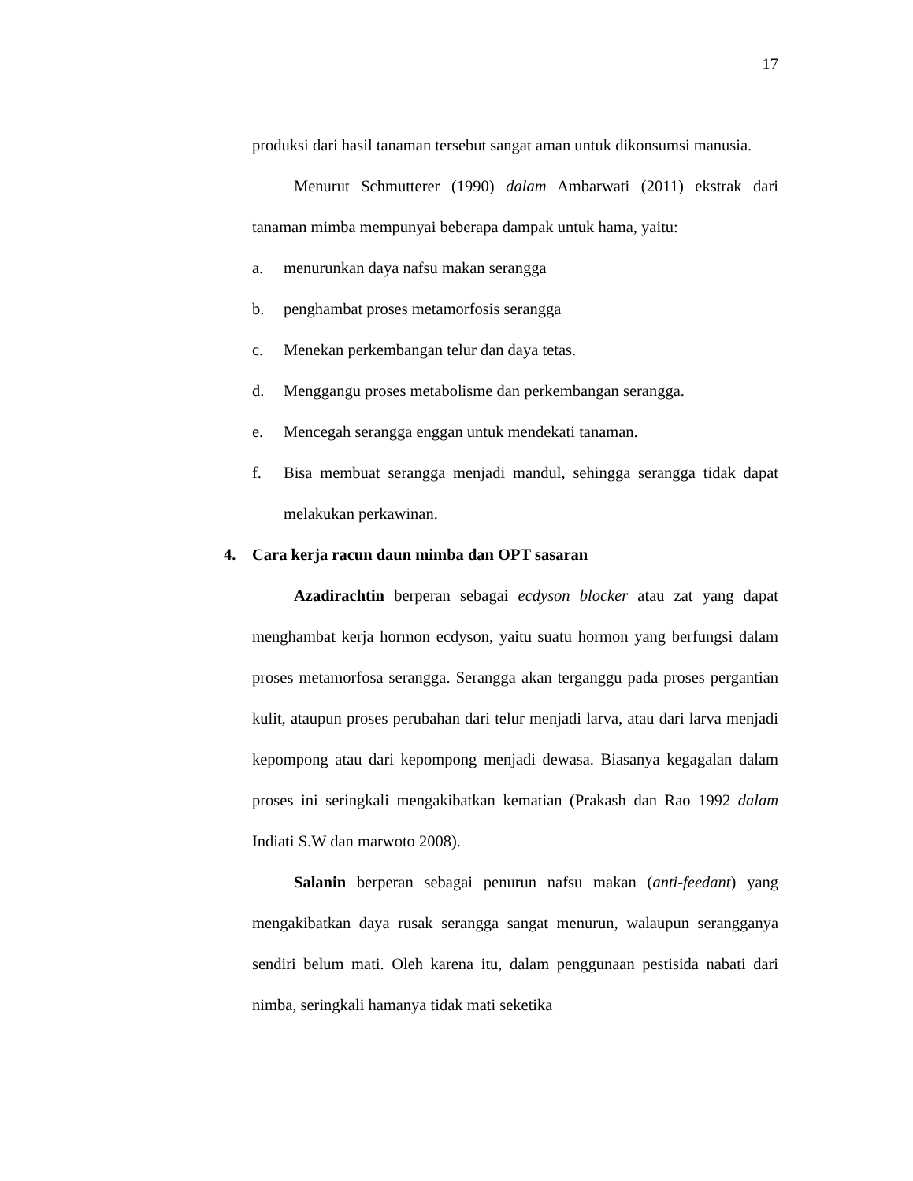17
produksi dari hasil tanaman tersebut sangat aman untuk dikonsumsi manusia.
Menurut Schmutterer (1990) dalam Ambarwati (2011) ekstrak dari tanaman mimba mempunyai beberapa dampak untuk hama, yaitu:
a. menurunkan daya nafsu makan serangga
b. penghambat proses metamorfosis serangga
c. Menekan perkembangan telur dan daya tetas.
d. Menggangu proses metabolisme dan perkembangan serangga.
e. Mencegah serangga enggan untuk mendekati tanaman.
f. Bisa membuat serangga menjadi mandul, sehingga serangga tidak dapat melakukan perkawinan.
4. Cara kerja racun daun mimba dan OPT sasaran
Azadirachtin berperan sebagai ecdyson blocker atau zat yang dapat menghambat kerja hormon ecdyson, yaitu suatu hormon yang berfungsi dalam proses metamorfosa serangga. Serangga akan terganggu pada proses pergantian kulit, ataupun proses perubahan dari telur menjadi larva, atau dari larva menjadi kepompong atau dari kepompong menjadi dewasa. Biasanya kegagalan dalam proses ini seringkali mengakibatkan kematian (Prakash dan Rao 1992 dalam Indiati S.W dan marwoto 2008).
Salanin berperan sebagai penurun nafsu makan (anti-feedant) yang mengakibatkan daya rusak serangga sangat menurun, walaupun serangganya sendiri belum mati. Oleh karena itu, dalam penggunaan pestisida nabati dari nimba, seringkali hamanya tidak mati seketika